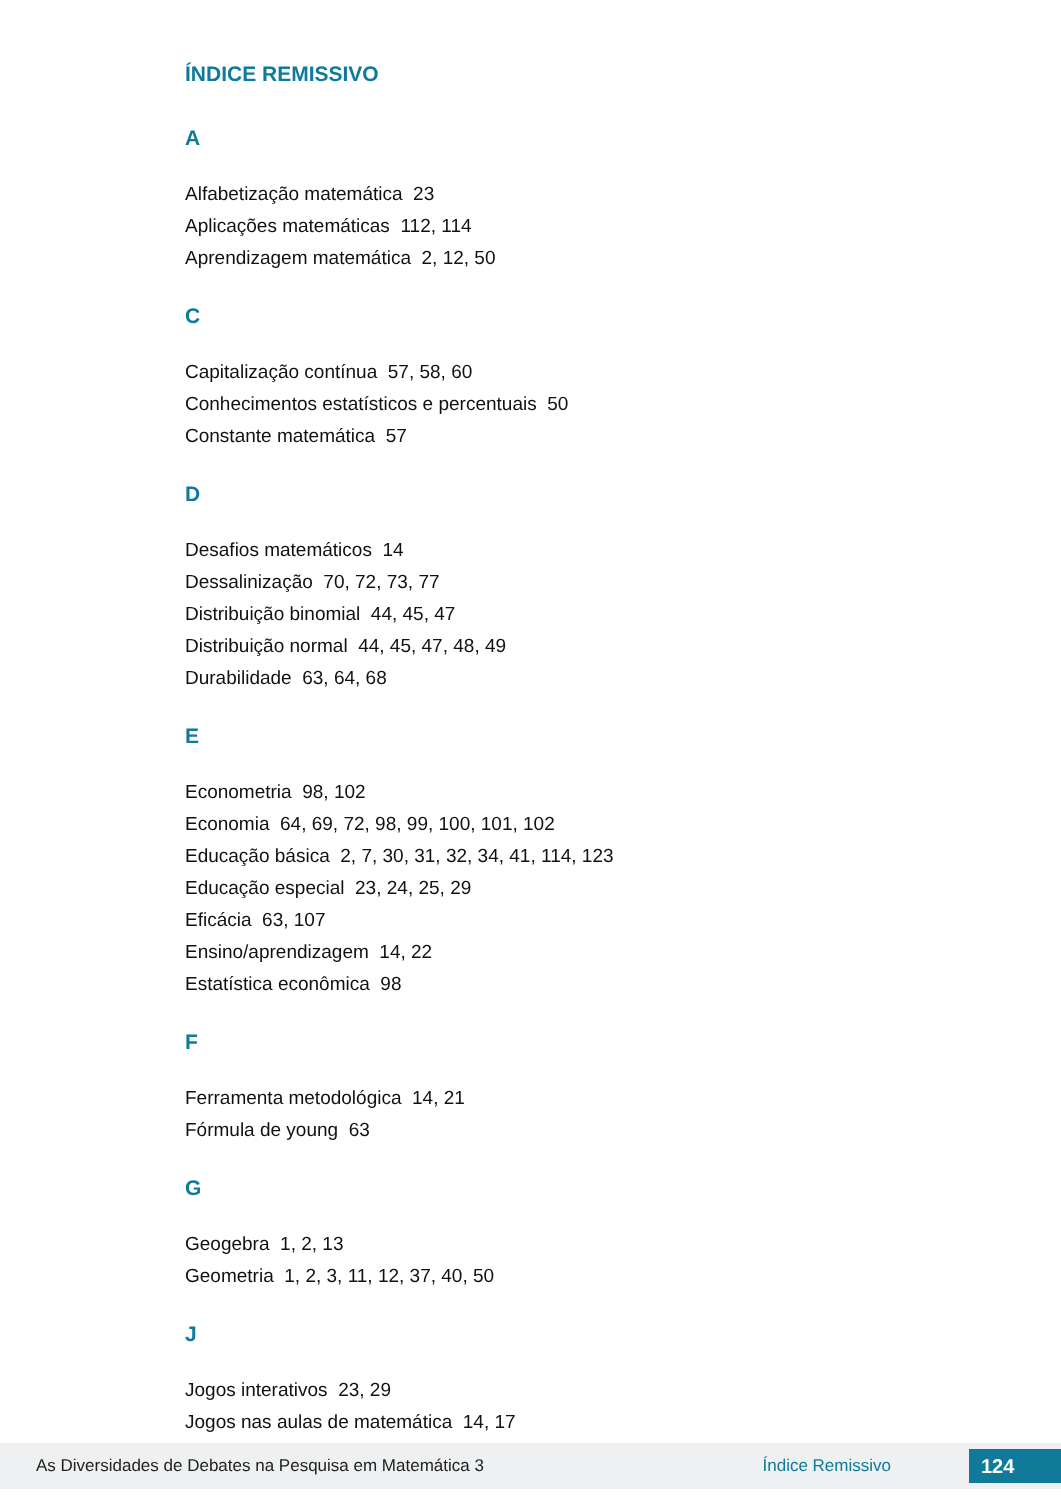ÍNDICE REMISSIVO
A
Alfabetização matemática 23
Aplicações matemáticas 112, 114
Aprendizagem matemática 2, 12, 50
C
Capitalização contínua 57, 58, 60
Conhecimentos estatísticos e percentuais 50
Constante matemática 57
D
Desafios matemáticos 14
Dessalinização 70, 72, 73, 77
Distribuição binomial 44, 45, 47
Distribuição normal 44, 45, 47, 48, 49
Durabilidade 63, 64, 68
E
Econometria 98, 102
Economia 64, 69, 72, 98, 99, 100, 101, 102
Educação básica 2, 7, 30, 31, 32, 34, 41, 114, 123
Educação especial 23, 24, 25, 29
Eficácia 63, 107
Ensino/aprendizagem 14, 22
Estatística econômica 98
F
Ferramenta metodológica 14, 21
Fórmula de young 63
G
Geogebra 1, 2, 13
Geometria 1, 2, 3, 11, 12, 37, 40, 50
J
Jogos interativos 23, 29
Jogos nas aulas de matemática 14, 17
As Diversidades de Debates na Pesquisa em Matemática 3 Índice Remissivo 124